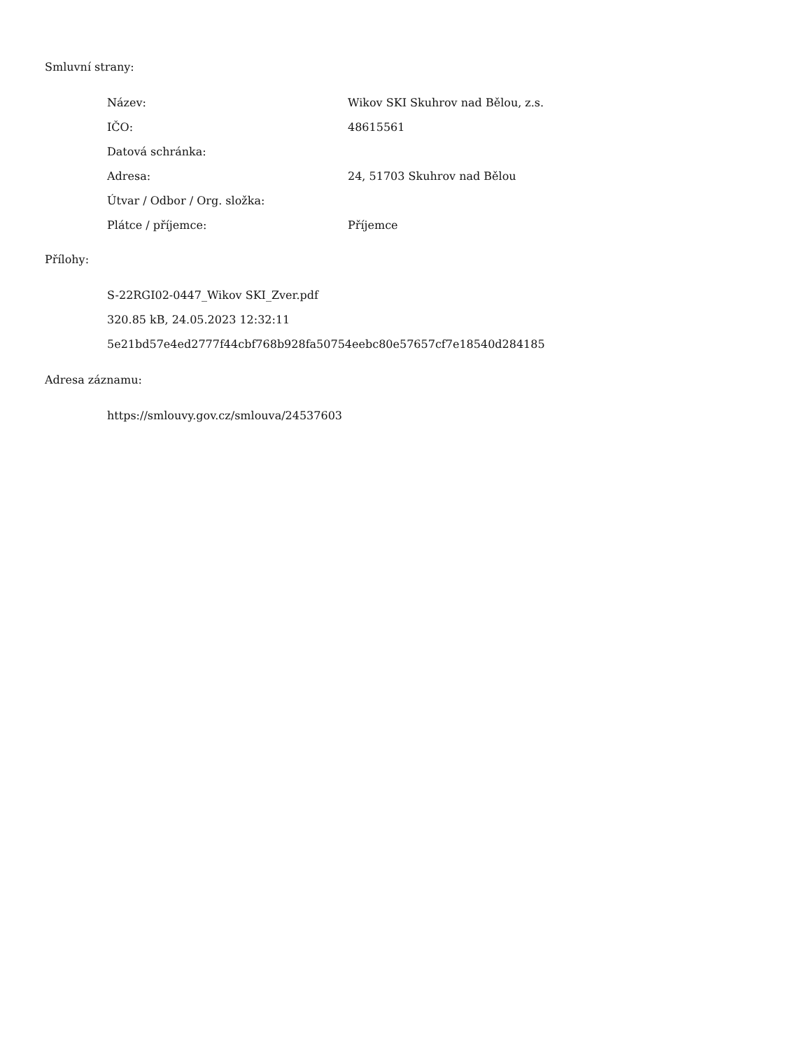Smluvní strany:
| Název: | Wikov SKI Skuhrov nad Bělou, z.s. |
| IČO: | 48615561 |
| Datová schránka: | |
| Adresa: | 24, 51703 Skuhrov nad Bělou |
| Útvar / Odbor / Org. složka: | |
| Plátce / příjemce: | Příjemce |
Přílohy:
S-22RGI02-0447_Wikov SKI_Zver.pdf
320.85 kB, 24.05.2023 12:32:11
5e21bd57e4ed2777f44cbf768b928fa50754eebc80e57657cf7e18540d284185
Adresa záznamu:
https://smlouvy.gov.cz/smlouva/24537603